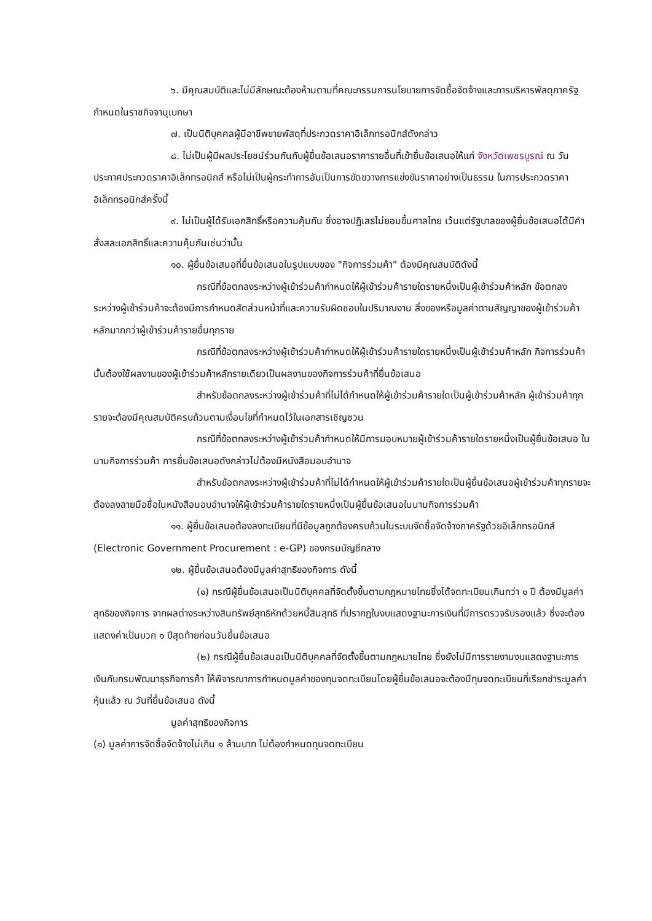๖. มีคุณสมบัติและไม่มีลักษณะต้องห้ามตามที่คณะกรรมการนโยบายการจัดซื้อจัดจ้างและการบริหารพัสดุภาครัฐกำหนดในราชกิจจานุเบกษา
๗. เป็นนิติบุคคลผู้มีอาชีพขายพัสดุที่ประกวดราคาอิเล็กทรอนิกส์ดังกล่าว
๘. ไม่เป็นผู้มีผลประโยชน์ร่วมกันกับผู้ยื่นข้อเสนอราคารายอื่นที่เข้ายื่นข้อเสนอให้แก่ จังหวัดเพชรบูรณ์ ณ วันประกาศประกวดราคาอิเล็กทรอนิกส์ หรือไม่เป็นผู้กระทำการอันเป็นการขัดขวางการแข่งขันราคาอย่างเป็นธรรม ในการประกวดราคาอิเล็กทรอนิกส์ครั้งนี้
๙. ไม่เป็นผู้ได้รับเอกสิทธิ์หรือความคุ้มกัน ซึ่งอาจปฏิเสธไม่ยอมขึ้นศาลไทย เว้นแต่รัฐบาลของผู้ยื่นข้อเสนอได้มีคำสั่งสละเอกสิทธิ์และความคุ้มกันเช่นว่านั้น
๑๐. ผู้ยื่นข้อเสนอที่ยื่นข้อเสนอในรูปแบบของ "กิจการร่วมค้า" ต้องมีคุณสมบัติดังนี้
กรณีที่ข้อตกลงระหว่างผู้เข้าร่วมค้ากำหนดให้ผู้เข้าร่วมค้ารายใดรายหนึ่งเป็นผู้เข้าร่วมค้าหลัก ข้อตกลงระหว่างผู้เข้าร่วมค้าจะต้องมีการกำหนดสัดส่วนหน้าที่และความรับผิดชอบในปริมาณงาน สิ่งของหรือมูลค่าตามสัญญาของผู้เข้าร่วมค้าหลักมากกว่าผู้เข้าร่วมค้ารายอื่นทุกราย
กรณีที่ข้อตกลงระหว่างผู้เข้าร่วมค้ากำหนดให้ผู้เข้าร่วมค้ารายใดรายหนึ่งเป็นผู้เข้าร่วมค้าหลัก กิจการร่วมค้านั้นต้องใช้ผลงานของผู้เข้าร่วมค้าหลักรายเดียวเป็นผลงานของกิจการร่วมค้าที่ยื่นข้อเสนอ
สำหรับข้อตกลงระหว่างผู้เข้าร่วมค้าที่ไม่ได้กำหนดให้ผู้เข้าร่วมค้ารายใดเป็นผู้เข้าร่วมค้าหลัก ผู้เข้าร่วมค้าทุกรายจะต้องมีคุณสมบัติครบถ้วนตามเงื่อนไขที่กำหนดไว้ในเอกสารเชิญชวน
กรณีที่ข้อตกลงระหว่างผู้เข้าร่วมค้ากำหนดให้มีการมอบหมายผู้เข้าร่วมค้ารายใดรายหนึ่งเป็นผู้ยื่นข้อเสนอ ในนามกิจการร่วมค้า การยื่นข้อเสนอดังกล่าวไม่ต้องมีหนังสือมอบอำนาจ
สำหรับข้อตกลงระหว่างผู้เข้าร่วมค้าที่ไม่ได้กำหนดให้ผู้เข้าร่วมค้ารายใดเป็นผู้ยื่นข้อเสนอผู้เข้าร่วมค้าทุกรายจะต้องลงลายมือชื่อในหนังสือมอบอำนาจให้ผู้เข้าร่วมค้ารายใดรายหนึ่งเป็นผู้ยื่นข้อเสนอในนามกิจการร่วมค้า
๑๑. ผู้ยื่นข้อเสนอต้องลงทะเบียนที่มีข้อมูลถูกต้องครบถ้วนในระบบจัดซื้อจัดจ้างภาครัฐด้วยอิเล็กทรอนิกส์ (Electronic Government Procurement : e-GP) ของกรมบัญชีกลาง
๑๒. ผู้ยื่นข้อเสนอต้องมีมูลค่าสุทธิของกิจการ ดังนี้
(๑) กรณีผู้ยื่นข้อเสนอเป็นนิติบุคคลที่จัดตั้งขึ้นตามกฎหมายไทยซึ่งได้จดทะเบียนเกินกว่า ๑ ปี ต้องมีมูลค่าสุทธิของกิจการ จากผลต่างระหว่างสินทรัพย์สุทธิหักด้วยหนี้สินสุทธิ ที่ปรากฏในงบแสดงฐานะการเงินที่มีการตรวจรับรองแล้ว ซึ่งจะต้องแสดงค่าเป็นบวก ๑ ปีสุดท้ายก่อนวันยื่นข้อเสนอ
(๒) กรณีผู้ยื่นข้อเสนอเป็นนิติบุคคลที่จัดตั้งขึ้นตามกฎหมายไทย ซึ่งยังไม่มีการรายงานงบแสดงฐานะการเงินกับกรมพัฒนาธุรกิจการค้า ให้พิจารณาการกำหนดมูลค่าของทุนจดทะเบียนโดยผู้ยื่นข้อเสนอจะต้องมีทุนจดทะเบียนที่เรียกชำระมูลค่าหุ้นแล้ว ณ วันที่ยื่นข้อเสนอ ดังนี้
มูลค่าสุทธิของกิจการ
(๑) มูลค่าการจัดซื้อจัดจ้างไม่เกิน ๑ ล้านบาท ไม่ต้องกำหนดทุนจดทะเบียน